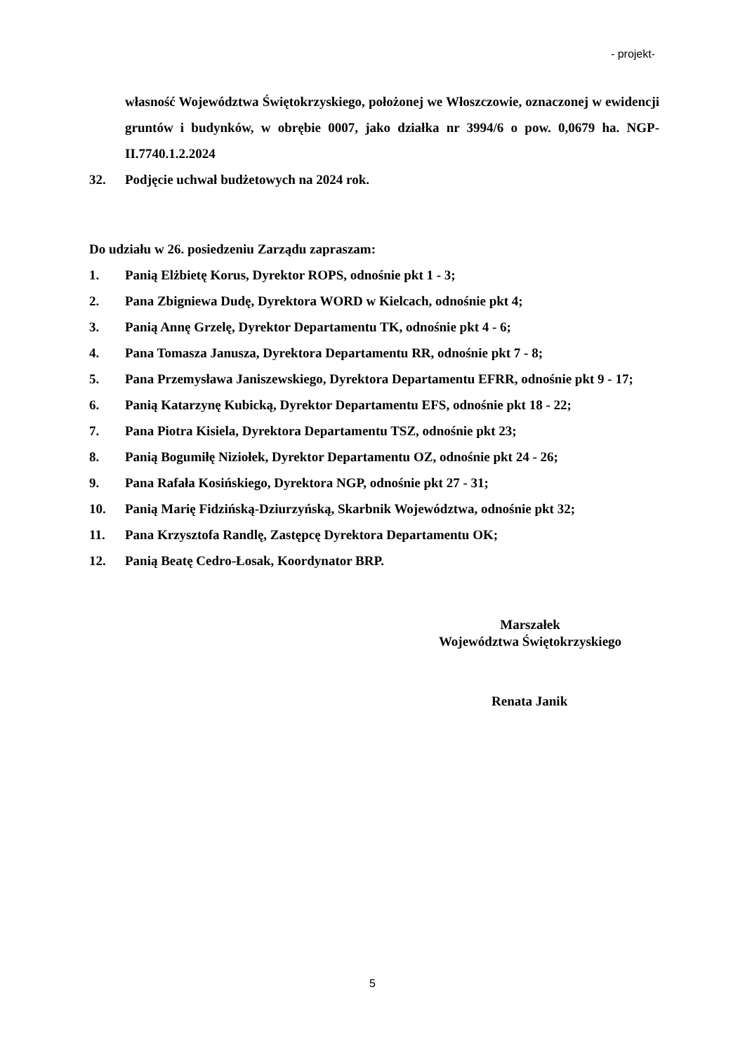- projekt-
własność Województwa Świętokrzyskiego, położonej we Włoszczowie, oznaczonej w ewidencji gruntów i budynków, w obrębie 0007, jako działka nr 3994/6 o pow. 0,0679 ha. NGP-II.7740.1.2.2024
32. Podjęcie uchwał budżetowych na 2024 rok.
Do udziału w 26. posiedzeniu Zarządu zapraszam:
1. Panią Elżbietę Korus, Dyrektor ROPS, odnośnie pkt 1 - 3;
2. Pana Zbigniewa Dudę, Dyrektora WORD w Kielcach, odnośnie pkt 4;
3. Panią Annę Grzelę, Dyrektor Departamentu TK, odnośnie pkt 4 - 6;
4. Pana Tomasza Janusza, Dyrektora Departamentu RR, odnośnie pkt 7 - 8;
5. Pana Przemysława Janiszewskiego, Dyrektora Departamentu EFRR, odnośnie pkt 9 - 17;
6. Panią Katarzynę Kubicką, Dyrektor Departamentu EFS, odnośnie pkt 18 - 22;
7. Pana Piotra Kisiela, Dyrektora Departamentu TSZ, odnośnie pkt 23;
8. Panią Bogumiłę Niziołek, Dyrektor Departamentu OZ, odnośnie pkt 24 - 26;
9. Pana Rafała Kosińskiego, Dyrektora NGP, odnośnie pkt 27 - 31;
10. Panią Marię Fidzińską-Dziurzyńską, Skarbnik Województwa, odnośnie pkt 32;
11. Pana Krzysztofa Randlę, Zastępcę Dyrektora Departamentu OK;
12. Panią Beatę Cedro-Łosak, Koordynator BRP.
Marszałek
Województwa Świętokrzyskiego
Renata Janik
5